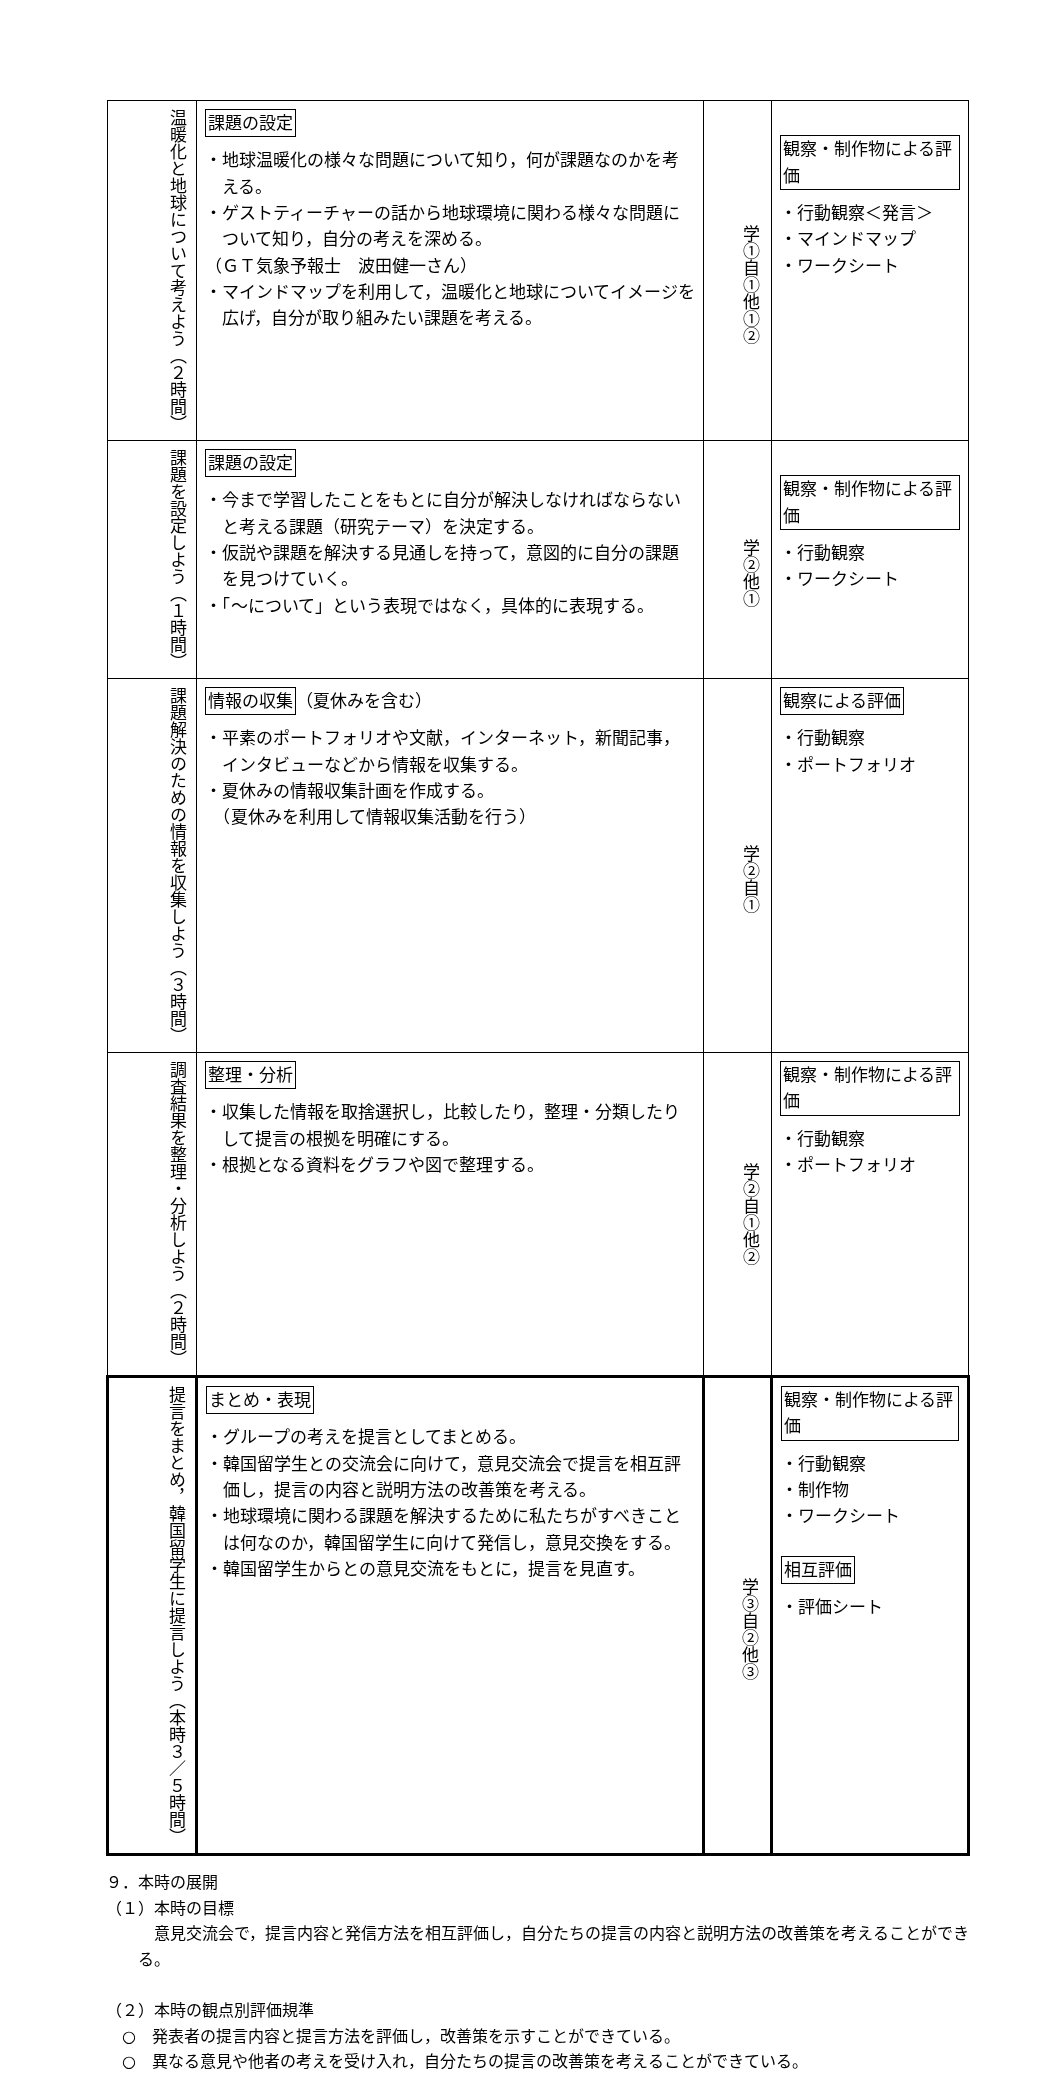| 温暖化と地球について考えよう（２時間） | 課題の設定 ・地球温暖化の様々な問題について知り，何が課題なのかを考える。 ・ゲストティーチャーの話から地球環境に関わる様々な問題について知り，自分の考えを深める。 （ＧＴ気象予報士 波田健一さん） ・マインドマップを利用して，温暖化と地球についてイメージを広げ，自分が取り組みたい課題を考える。 | 学①自①他①② | 観察・制作物による評価 ・行動観察＜発言＞ ・マインドマップ ・ワークシート |
| 課題を設定しよう（１時間） | 課題の設定 ・今まで学習したことをもとに自分が解決しなければならないと考える課題（研究テーマ）を決定する。 ・仮説や課題を解決する見通しを持って，意図的に自分の課題を見つけていく。 ・「～について」という表現ではなく，具体的に表現する。 | 学②他① | 観察・制作物による評価 ・行動観察 ・ワークシート |
| 課題解決のための情報を収集しよう（３時間） | 情報の収集 （夏休みを含む） ・平素のポートフォリオや文献，インターネット，新聞記事，インタビューなどから情報を収集する。 ・夏休みの情報収集計画を作成する。 （夏休みを利用して情報収集活動を行う） | 学②自① | 観察による評価 ・行動観察 ・ポートフォリオ |
| 調査結果を整理・分析しよう（２時間） | 整理・分析 ・収集した情報を取捨選択し，比較したり，整理・分類したりして提言の根拠を明確にする。 ・根拠となる資料をグラフや図で整理する。 | 学②自①他② | 観察・制作物による評価 ・行動観察 ・ポートフォリオ |
| 提言をまとめ，韓国留学生に提言しよう（本時３／５時間） | まとめ・表現 ・グループの考えを提言としてまとめる。 ・韓国留学生との交流会に向けて，意見交流会で提言を相互評価し，提言の内容と説明方法の改善策を考える。 ・地球環境に関わる課題を解決するために私たちがすべきことは何なのか，韓国留学生に向けて発信し，意見交換をする。 ・韓国留学生からとの意見交流をもとに，提言を見直す。 | 学③自②他③ | 観察・制作物による評価 ・行動観察 ・制作物 ・ワークシート 相互評価 ・評価シート |
９．本時の展開
（１）本時の目標
意見交流会で，提言内容と発信方法を相互評価し，自分たちの提言の内容と説明方法の改善策を考えることができる。
（２）本時の観点別評価規準
　○　発表者の提言内容と提言方法を評価し，改善策を示すことができている。
　○　異なる意見や他者の考えを受け入れ，自分たちの提言の改善策を考えることができている。